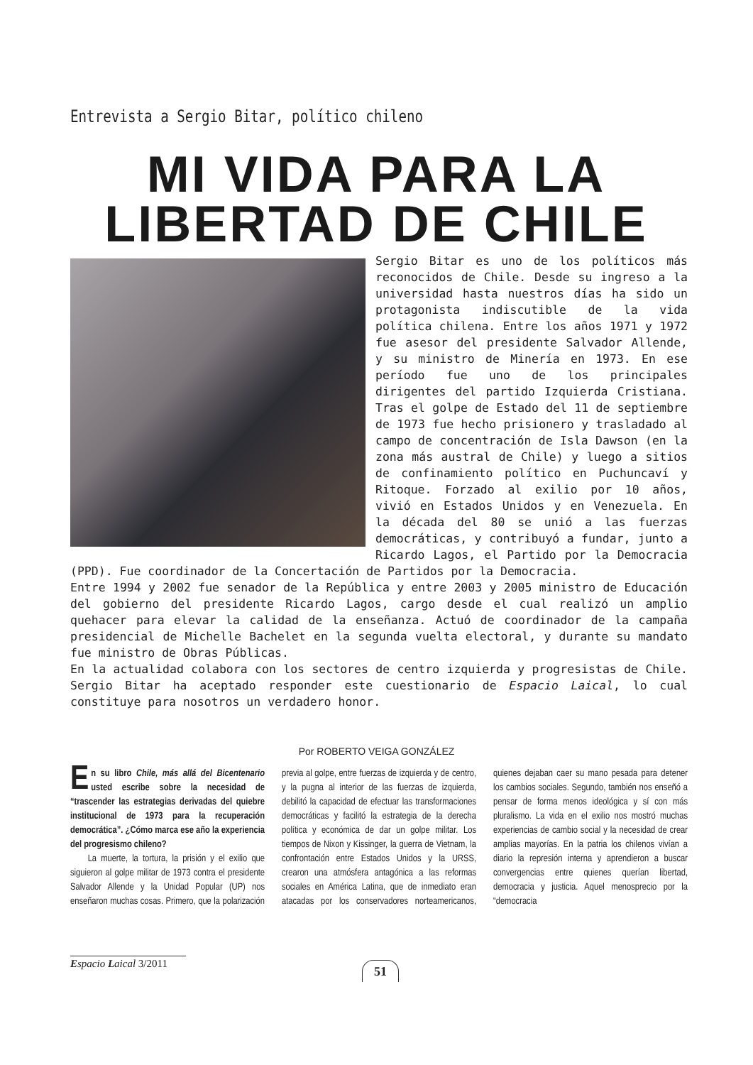Entrevista a Sergio Bitar, político chileno
MI VIDA PARA LA
LIBERTAD DE CHILE
Sergio Bitar es uno de los políticos más reconocidos de Chile. Desde su ingreso a la universidad hasta nuestros días ha sido un protagonista indiscutible de la vida política chilena. Entre los años 1971 y 1972 fue asesor del presidente Salvador Allende, y su ministro de Minería en 1973. En ese período fue uno de los principales dirigentes del partido Izquierda Cristiana. Tras el golpe de Estado del 11 de septiembre de 1973 fue hecho prisionero y trasladado al campo de concentración de Isla Dawson (en la zona más austral de Chile) y luego a sitios de confinamiento político en Puchuncaví y Ritoque. Forzado al exilio por 10 años, vivió en Estados Unidos y en Venezuela. En la década del 80 se unió a las fuerzas democráticas, y contribuyó a fundar, junto a Ricardo Lagos, el Partido por la Democracia (PPD). Fue coordinador de la Concertación de Partidos por la Democracia.
Entre 1994 y 2002 fue senador de la República y entre 2003 y 2005 ministro de Educación del gobierno del presidente Ricardo Lagos, cargo desde el cual realizó un amplio quehacer para elevar la calidad de la enseñanza. Actuó de coordinador de la campaña presidencial de Michelle Bachelet en la segunda vuelta electoral, y durante su mandato fue ministro de Obras Públicas.
En la actualidad colabora con los sectores de centro izquierda y progresistas de Chile. Sergio Bitar ha aceptado responder este cuestionario de Espacio Laical, lo cual constituye para nosotros un verdadero honor.
Por ROBERTO VEIGA GONZÁLEZ
En su libro Chile, más allá del Bicentenario usted escribe sobre la necesidad de “trascender las estrategias derivadas del quiebre institucional de 1973 para la recuperación democrática”. ¿Cómo marca ese año la experiencia del progresismo chileno?
La muerte, la tortura, la prisión y el exilio que siguieron al golpe militar de 1973 contra el presidente Salvador Allende y la Unidad Popular (UP) nos enseñaron muchas cosas. Primero, que la polarización previa al golpe, entre fuerzas de izquierda y de centro, y la pugna al interior de las fuerzas de izquierda, debilitó la capacidad de efectuar las transformaciones democráticas y facilitó la estrategia de la derecha política y económica de dar un golpe militar. Los tiempos de Nixon y Kissinger, la guerra de Vietnam, la confrontación entre Estados Unidos y la URSS, crearon una atmósfera antagónica a las reformas sociales en América Latina, que de inmediato eran atacadas por los conservadores norteamericanos, quienes dejaban caer su mano pesada para detener los cambios sociales. Segundo, también nos enseñó a pensar de forma menos ideológica y sí con más pluralismo. La vida en el exilio nos mostró muchas experiencias de cambio social y la necesidad de crear amplias mayorías. En la patria los chilenos vivían a diario la represión interna y aprendieron a buscar convergencias entre quienes querían libertad, democracia y justicia. Aquel menosprecio por la “democracia
Espacio Laical 3/2011
51